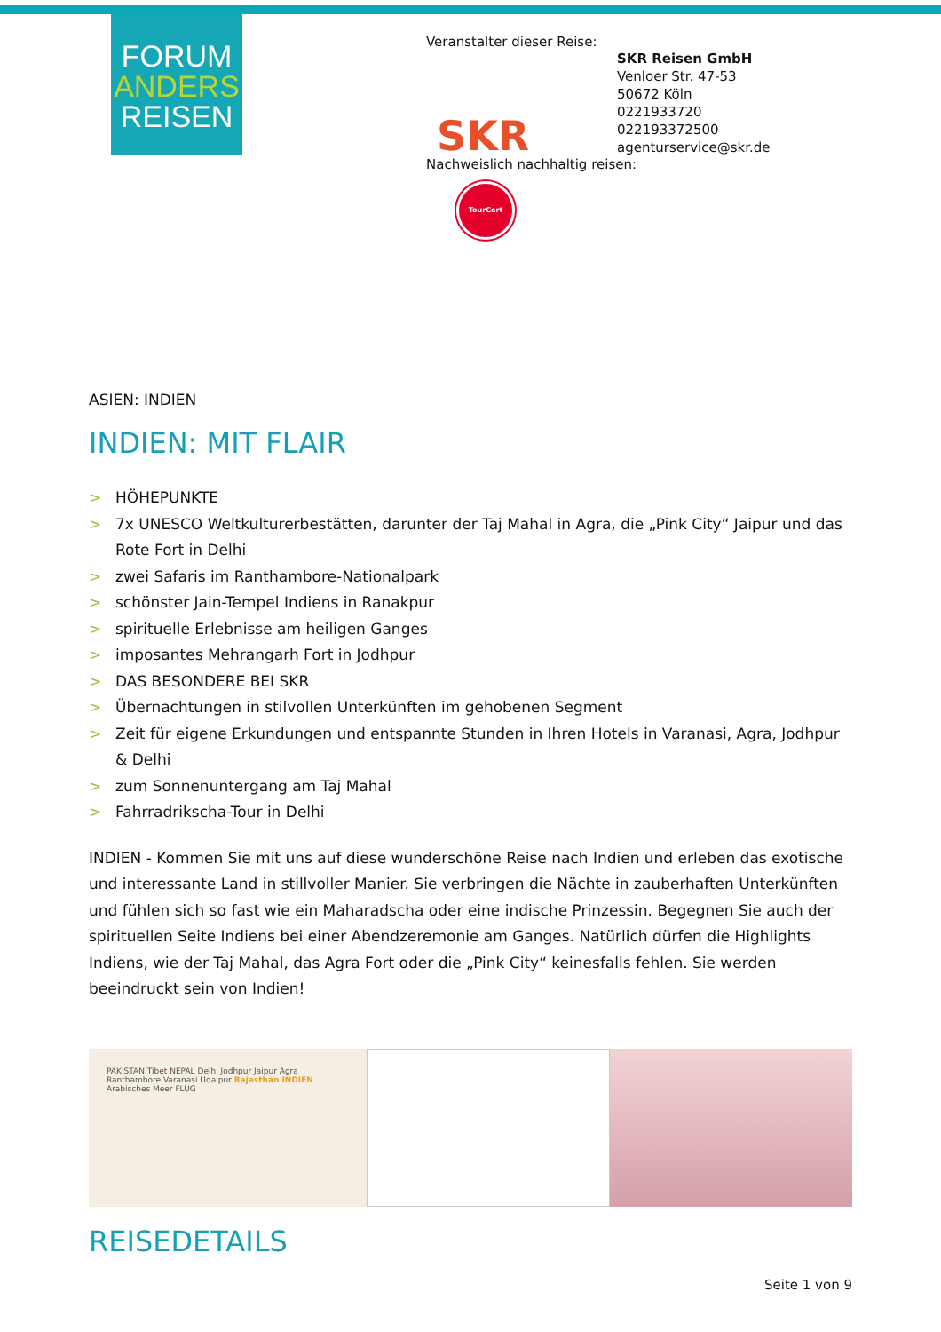FORUM
ANDERS
REISEN
Veranstalter dieser Reise:
SKR
SKR Reisen GmbH
Venloer Str. 47-53
50672 Köln
0221933720
022193372500
agenturservice@skr.de
Nachweislich nachhaltig reisen:
TourCert
ASIEN: INDIEN
INDIEN: MIT FLAIR
> HÖHEPUNKTE
> 7x UNESCO Weltkulturerbestätten, darunter der Taj Mahal in Agra, die „Pink City“ Jaipur und das Rote Fort in Delhi
> zwei Safaris im Ranthambore-Nationalpark
> schönster Jain-Tempel Indiens in Ranakpur
> spirituelle Erlebnisse am heiligen Ganges
> imposantes Mehrangarh Fort in Jodhpur
> DAS BESONDERE BEI SKR
> Übernachtungen in stilvollen Unterkünften im gehobenen Segment
> Zeit für eigene Erkundungen und entspannte Stunden in Ihren Hotels in Varanasi, Agra, Jodhpur & Delhi
> zum Sonnenuntergang am Taj Mahal
> Fahrradrikscha-Tour in Delhi
INDIEN - Kommen Sie mit uns auf diese wunderschöne Reise nach Indien und erleben das exotische und interessante Land in stillvoller Manier. Sie verbringen die Nächte in zauberhaften Unterkünften und fühlen sich so fast wie ein Maharadscha oder eine indische Prinzessin. Begegnen Sie auch der spirituellen Seite Indiens bei einer Abendzeremonie am Ganges. Natürlich dürfen die Highlights Indiens, wie der Taj Mahal, das Agra Fort oder die „Pink City“ keinesfalls fehlen. Sie werden beeindruckt sein von Indien!
PAKISTAN Tibet NEPAL Delhi Jodhpur Jaipur Agra Ranthambore Varanasi Udaipur Rajasthan INDIEN Arabisches Meer FLUG
REISEDETAILS
Seite 1 von 9